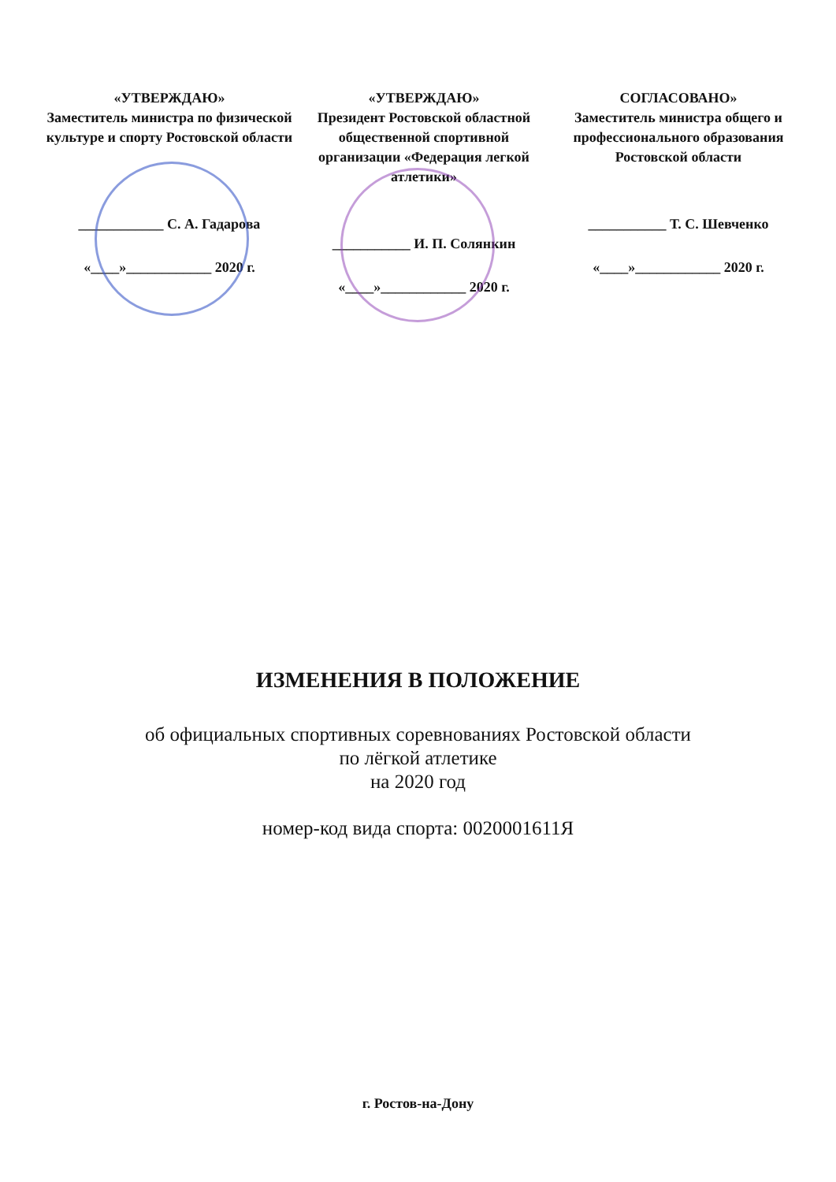«УТВЕРЖДАЮ»
Заместитель министра по физической культуре и спорту Ростовской области
____________ С. А. Гадарова
«____»____________ 2020 г.
«УТВЕРЖДАЮ»
Президент Ростовской областной общественной спортивной организации «Федерация легкой атлетики»
___________ И. П. Солянкин
«____»____________ 2020 г.
СОГЛАСОВАНО»
Заместитель министра общего и профессионального образования Ростовской области
___________ Т. С. Шевченко
«____»____________ 2020 г.
ИЗМЕНЕНИЯ В ПОЛОЖЕНИЕ
об официальных спортивных соревнованиях Ростовской области
по лёгкой атлетике
на 2020 год
номер-код вида спорта: 0020001611Я
г. Ростов-на-Дону